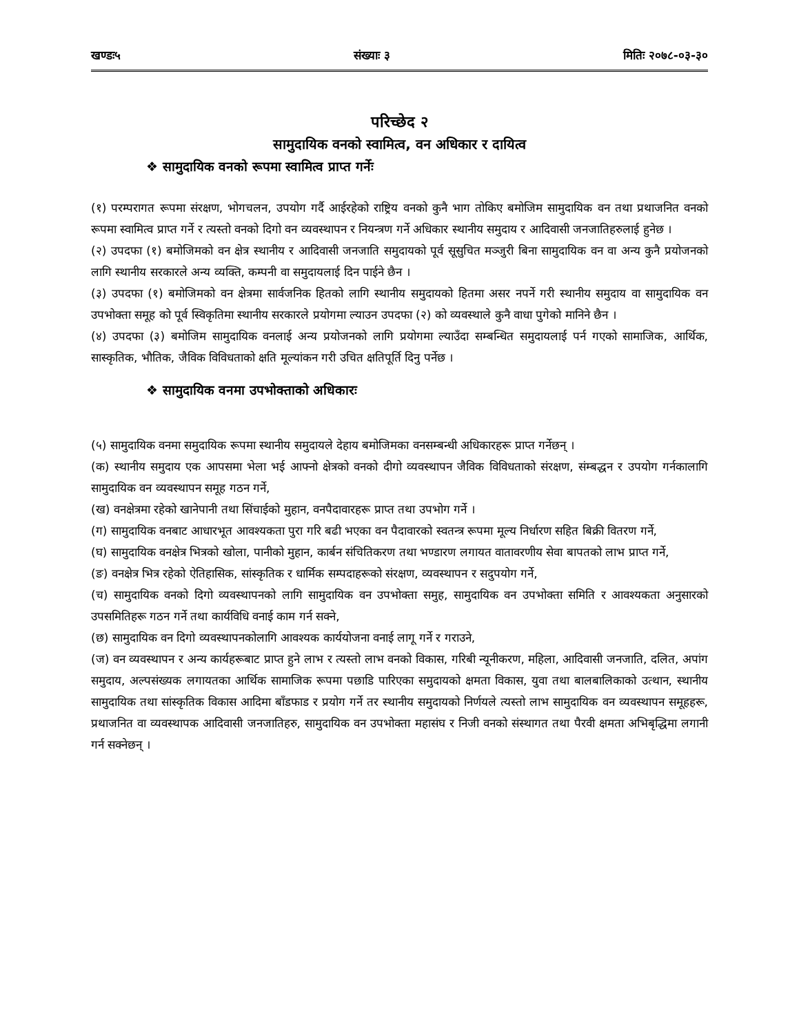खण्डः५ संख्याः ३ मितिः २०७८-०३-३०
परिच्छेद २
सामुदायिक वनको स्वामित्व, वन अधिकार र दायित्व
❖ सामुदायिक वनको रूपमा स्वामित्व प्राप्त गर्नेः
(१) परम्परागत रूपमा संरक्षण, भोगचलन, उपयोग गर्दै आईरहेको राष्ट्रिय वनको कुनै भाग तोकिए बमोजिम सामुदायिक वन तथा प्रथाजनित वनको रूपमा स्वामित्व प्राप्त गर्ने र त्यस्तो वनको दिगो वन व्यवस्थापन र नियन्त्रण गर्ने अधिकार स्थानीय समुदाय र आदिवासी जनजातिहरुलाई हुनेछ ।
(२) उपदफा (१) बमोजिमको वन क्षेत्र स्थानीय र आदिवासी जनजाति समुदायको पूर्व सूसुचित मञ्जुरी बिना सामुदायिक वन वा अन्य कुनै प्रयोजनको लागि स्थानीय सरकारले अन्य व्यक्ति, कम्पनी वा समुदायलाई दिन पाईने छैन ।
(३) उपदफा (१) बमोजिमको वन क्षेत्रमा सार्वजनिक हितको लागि स्थानीय समुदायको हितमा असर नपर्ने गरी स्थानीय समुदाय वा सामुदायिक वन उपभोक्ता समूह को पूर्व स्विकृतिमा स्थानीय सरकारले प्रयोगमा ल्याउन उपदफा (२) को व्यवस्थाले कुनै वाधा पुगेको मानिने छैन ।
(४) उपदफा (३) बमोजिम सामुदायिक वनलाई अन्य प्रयोजनको लागि प्रयोगमा ल्याउँदा सम्बन्धित समुदायलाई पर्न गएको सामाजिक, आर्थिक, सास्कृतिक, भौतिक, जैविक विविधताको क्षति मूल्यांकन गरी उचित क्षतिपूर्ति दिनु पर्नेछ ।
❖ सामुदायिक वनमा उपभोक्ताको अधिकारः
(५) सामुदायिक वनमा समुदायिक रूपमा स्थानीय समुदायले देहाय बमोजिमका वनसम्बन्धी अधिकारहरू प्राप्त गर्नेछन् ।
(क) स्थानीय समुदाय एक आपसमा भेला भई आफ्नो क्षेत्रको वनको दीगो व्यवस्थापन जैविक विविधताको संरक्षण, संम्बद्धन र उपयोग गर्नकालागि सामुदायिक वन व्यवस्थापन समूह गठन गर्ने,
(ख) वनक्षेत्रमा रहेको खानेपानी तथा सिंचाईको मुहान, वनपैदावारहरू प्राप्त तथा उपभोग गर्ने ।
(ग) सामुदायिक वनबाट आधारभूत आवश्यकता पुरा गरि बढी भएका वन पैदावारको स्वतन्त्र रूपमा मूल्य निर्धारण सहित बिक्री वितरण गर्ने,
(घ) सामुदायिक वनक्षेत्र भित्रको खोला, पानीको मुहान, कार्बन संचितिकरण तथा भण्डारण लगायत वातावरणीय सेवा बापतको लाभ प्राप्त गर्ने,
(ङ) वनक्षेत्र भित्र रहेको ऐतिहासिक, सांस्कृतिक र धार्मिक सम्पदाहरूको संरक्षण, व्यवस्थापन र सदुपयोग गर्ने,
(च) सामुदायिक वनको दिगो व्यवस्थापनको लागि सामुदायिक वन उपभोक्ता समुह, सामुदायिक वन उपभोक्ता समिति र आवश्यकता अनुसारको उपसमितिहरू गठन गर्ने तथा कार्यविधि वनाई काम गर्न सक्ने,
(छ) सामुदायिक वन दिगो व्यवस्थापनकोलागि आवश्यक कार्ययोजना वनाई लागू गर्ने र गराउने,
(ज) वन व्यवस्थापन र अन्य कार्यहरूबाट प्राप्त हुने लाभ र त्यस्तो लाभ वनको विकास, गरिबी न्यूनीकरण, महिला, आदिवासी जनजाति, दलित, अपांग समुदाय, अल्पसंख्यक लगायतका आर्थिक सामाजिक रूपमा पछाडि पारिएका समुदायको क्षमता विकास, युवा तथा बालबालिकाको उत्थान, स्थानीय सामुदायिक तथा सांस्कृतिक विकास आदिमा बाँडफाड र प्रयोग गर्ने तर स्थानीय समुदायको निर्णयले त्यस्तो लाभ सामुदायिक वन व्यवस्थापन समूहहरू, प्रथाजनित वा व्यवस्थापक आदिवासी जनजातिहरु, सामुदायिक वन उपभोक्ता महासंघ र निजी वनको संस्थागत तथा पैरवी क्षमता अभिबृद्धिमा लगानी गर्न सक्नेछन् ।